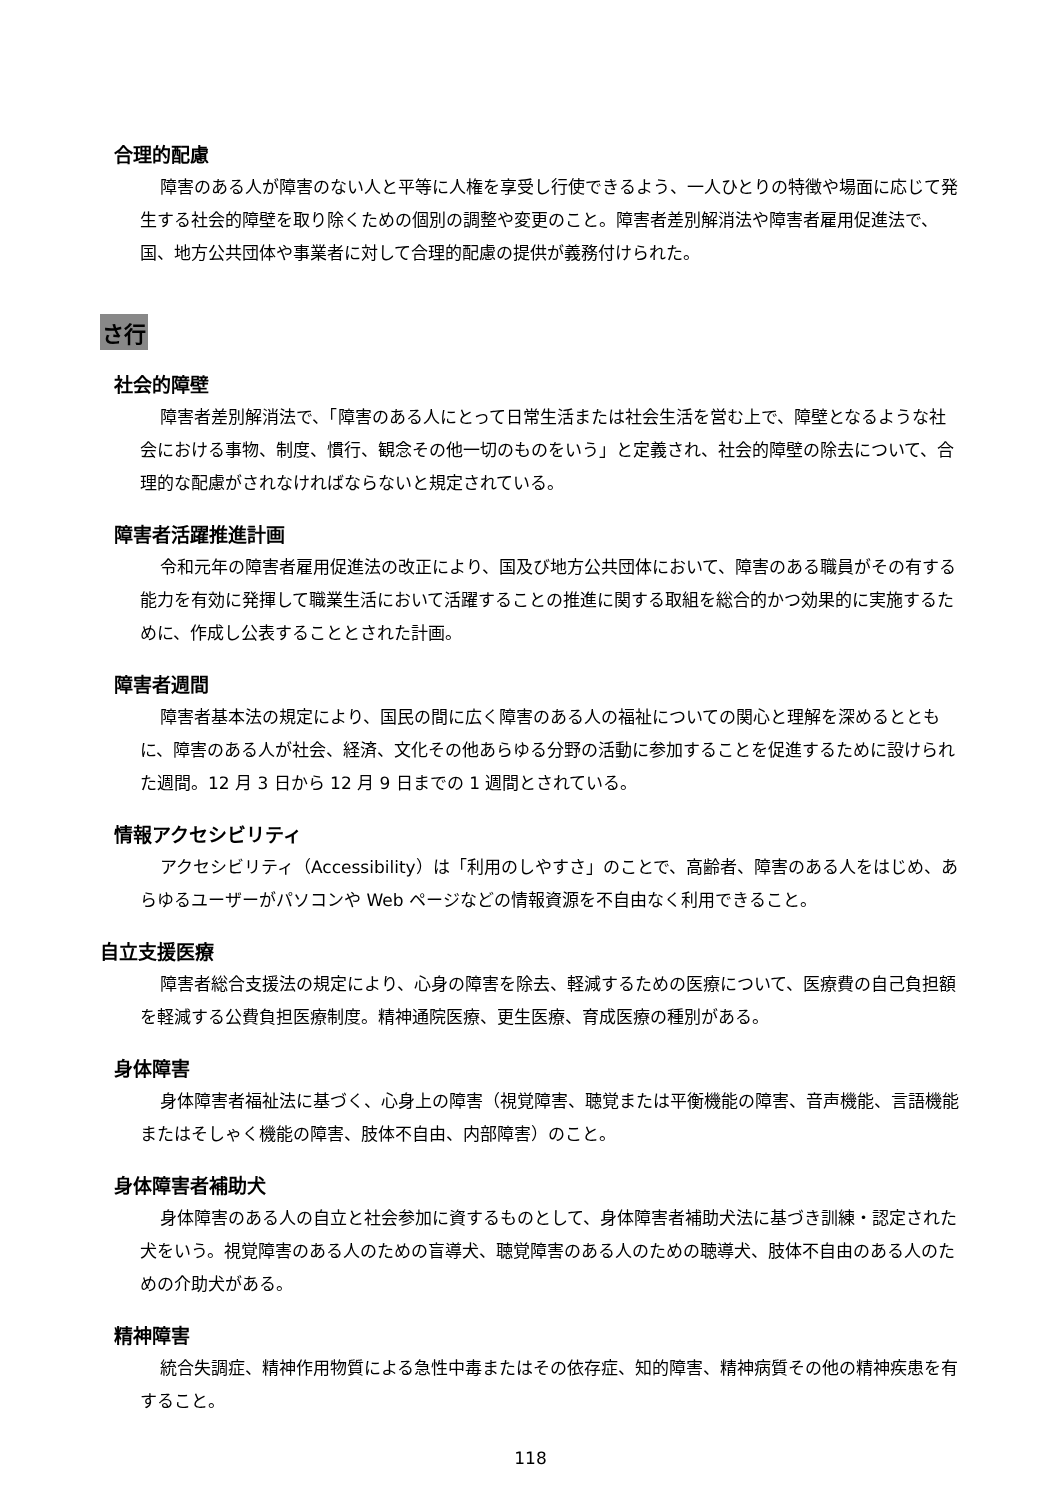合理的配慮
障害のある人が障害のない人と平等に人権を享受し行使できるよう、一人ひとりの特徴や場面に応じて発生する社会的障壁を取り除くための個別の調整や変更のこと。障害者差別解消法や障害者雇用促進法で、国、地方公共団体や事業者に対して合理的配慮の提供が義務付けられた。
さ行
社会的障壁
障害者差別解消法で、「障害のある人にとって日常生活または社会生活を営む上で、障壁となるような社会における事物、制度、慣行、観念その他一切のものをいう」と定義され、社会的障壁の除去について、合理的な配慮がされなければならないと規定されている。
障害者活躍推進計画
令和元年の障害者雇用促進法の改正により、国及び地方公共団体において、障害のある職員がその有する能力を有効に発揮して職業生活において活躍することの推進に関する取組を総合的かつ効果的に実施するために、作成し公表することとされた計画。
障害者週間
障害者基本法の規定により、国民の間に広く障害のある人の福祉についての関心と理解を深めるとともに、障害のある人が社会、経済、文化その他あらゆる分野の活動に参加することを促進するために設けられた週間。12 月 3 日から 12 月 9 日までの 1 週間とされている。
情報アクセシビリティ
アクセシビリティ（Accessibility）は「利用のしやすさ」のことで、高齢者、障害のある人をはじめ、あらゆるユーザーがパソコンや Web ページなどの情報資源を不自由なく利用できること。
自立支援医療
障害者総合支援法の規定により、心身の障害を除去、軽減するための医療について、医療費の自己負担額を軽減する公費負担医療制度。精神通院医療、更生医療、育成医療の種別がある。
身体障害
身体障害者福祉法に基づく、心身上の障害（視覚障害、聴覚または平衡機能の障害、音声機能、言語機能またはそしゃく機能の障害、肢体不自由、内部障害）のこと。
身体障害者補助犬
身体障害のある人の自立と社会参加に資するものとして、身体障害者補助犬法に基づき訓練・認定された犬をいう。視覚障害のある人のための盲導犬、聴覚障害のある人のための聴導犬、肢体不自由のある人のための介助犬がある。
精神障害
統合失調症、精神作用物質による急性中毒またはその依存症、知的障害、精神病質その他の精神疾患を有すること。
118